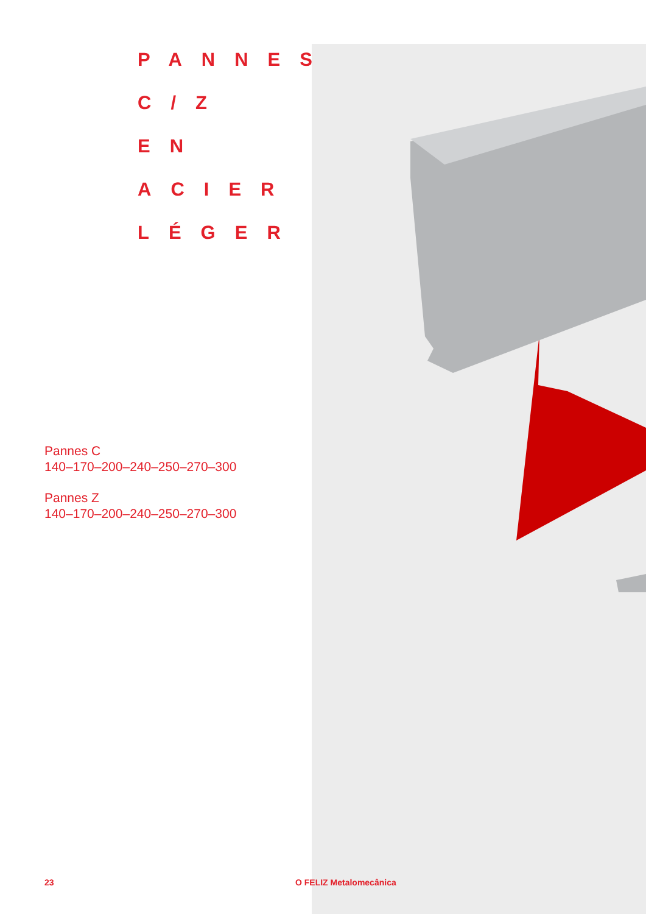PANNES
C/Z
EN
ACIER
LÉGER
Pannes C
140–170–200–240–250–270–300
Pannes Z
140–170–200–240–250–270–300
23 O FELIZ Metalomecânica